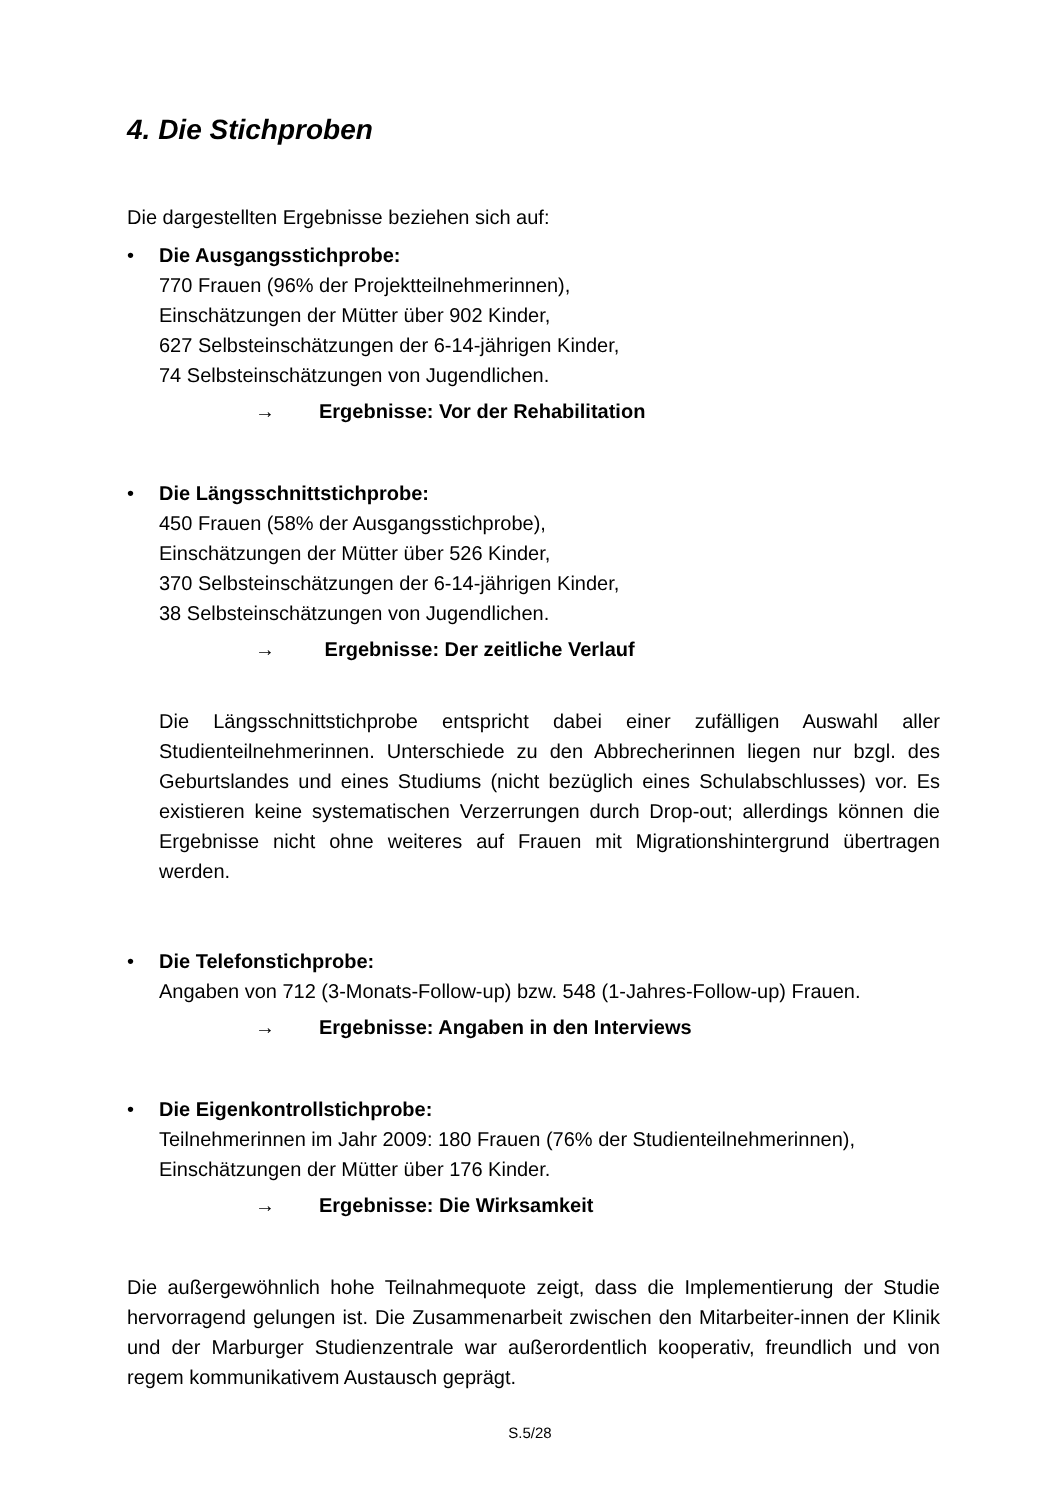4. Die Stichproben
Die dargestellten Ergebnisse beziehen sich auf:
• Die Ausgangsstichprobe:
770 Frauen (96% der Projektteilnehmerinnen),
Einschätzungen der Mütter über 902 Kinder,
627 Selbsteinschätzungen der 6-14-jährigen Kinder,
74 Selbsteinschätzungen von Jugendlichen.
→ Ergebnisse: Vor der Rehabilitation
• Die Längsschnittstichprobe:
450 Frauen (58% der Ausgangsstichprobe),
Einschätzungen der Mütter über 526 Kinder,
370 Selbsteinschätzungen der 6-14-jährigen Kinder,
38 Selbsteinschätzungen von Jugendlichen.
→ Ergebnisse: Der zeitliche Verlauf
Die Längsschnittstichprobe entspricht dabei einer zufälligen Auswahl aller Studienteilnehmerinnen. Unterschiede zu den Abbrecherinnen liegen nur bzgl. des Geburtslandes und eines Studiums (nicht bezüglich eines Schulabschlusses) vor. Es existieren keine systematischen Verzerrungen durch Drop-out; allerdings können die Ergebnisse nicht ohne weiteres auf Frauen mit Migrationshintergrund übertragen werden.
• Die Telefonstichprobe:
Angaben von 712 (3-Monats-Follow-up) bzw. 548 (1-Jahres-Follow-up) Frauen.
→ Ergebnisse: Angaben in den Interviews
• Die Eigenkontrollstichprobe:
Teilnehmerinnen im Jahr 2009: 180 Frauen (76% der Studienteilnehmerinnen),
Einschätzungen der Mütter über 176 Kinder.
→ Ergebnisse: Die Wirksamkeit
Die außergewöhnlich hohe Teilnahmequote zeigt, dass die Implementierung der Studie hervorragend gelungen ist. Die Zusammenarbeit zwischen den Mitarbeiter-innen der Klinik und der Marburger Studienzentrale war außerordentlich kooperativ, freundlich und von regem kommunikativem Austausch geprägt.
S.5/28